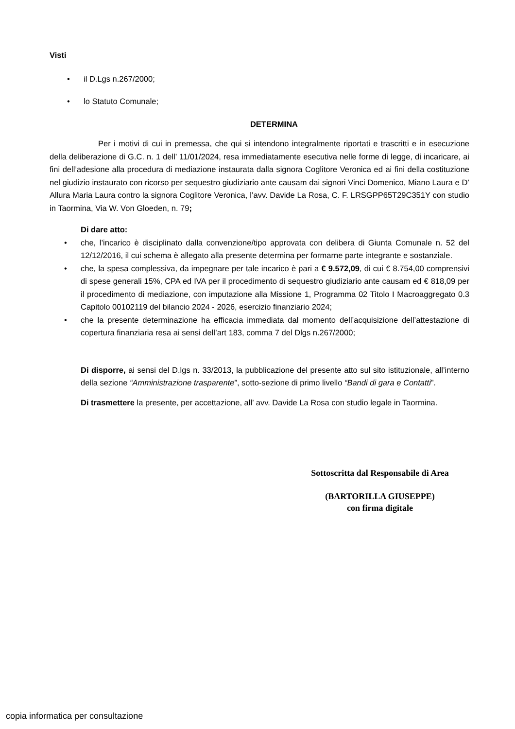Visti
• il D.Lgs n.267/2000;
• lo Statuto Comunale;
DETERMINA
Per i motivi di cui in premessa, che qui si intendono integralmente riportati e trascritti e in esecuzione della deliberazione di G.C. n. 1 dell’ 11/01/2024, resa immediatamente esecutiva nelle forme di legge, di incaricare, ai fini dell’adesione alla procedura di mediazione instaurata dalla signora Coglitore Veronica ed ai fini della costituzione nel giudizio instaurato con ricorso per sequestro giudiziario ante causam dai signori Vinci Domenico, Miano Laura e D’ Allura Maria Laura contro la signora Coglitore Veronica, l’avv. Davide La Rosa, C. F. LRSGPP65T29C351Y con studio in Taormina, Via W. Von Gloeden, n. 79;
Di dare atto:
• che, l’incarico è disciplinato dalla convenzione/tipo approvata con delibera di Giunta Comunale n. 52 del 12/12/2016, il cui schema è allegato alla presente determina per formarne parte integrante e sostanziale.
• che, la spesa complessiva, da impegnare per tale incarico è pari a € 9.572,09, di cui € 8.754,00 comprensivi di spese generali 15%, CPA ed IVA per il procedimento di sequestro giudiziario ante causam ed € 818,09 per il procedimento di mediazione, con imputazione alla Missione 1, Programma 02 Titolo I Macroaggregato 0.3 Capitolo 00102119 del bilancio 2024 - 2026, esercizio finanziario 2024;
• che la presente determinazione ha efficacia immediata dal momento dell’acquisizione dell’attestazione di copertura finanziaria resa ai sensi dell’art 183, comma 7 del Dlgs n.267/2000;
Di disporre, ai sensi del D.lgs n. 33/2013, la pubblicazione del presente atto sul sito istituzionale, all’interno della sezione “Amministrazione trasparente”, sotto-sezione di primo livello “Bandi di gara e Contatti”.
Di trasmettere la presente, per accettazione, all’ avv. Davide La Rosa con studio legale in Taormina.
Sottoscritta dal Responsabile di Area
(BARTORILLA GIUSEPPE)
con firma digitale
copia informatica per consultazione